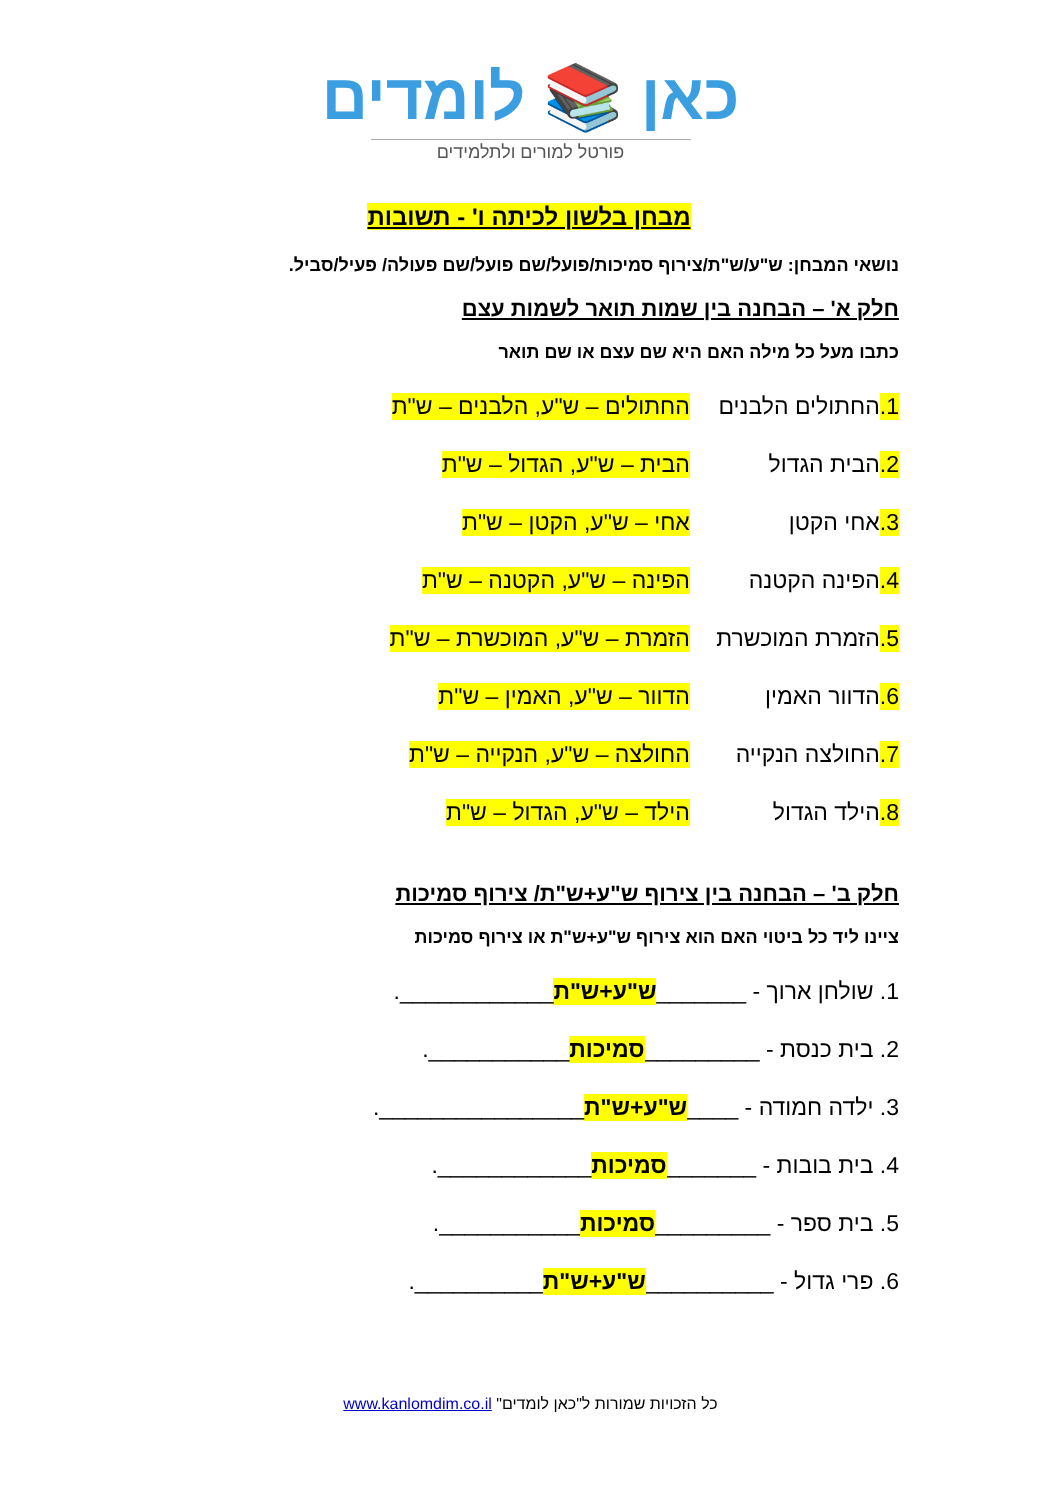כאן 📚 לומדים
פורטל למורים ולתלמידים
מבחן בלשון לכיתה ו' - תשובות
נושאי המבחן: ש"ע/ש"ת/צירוף סמיכות/פועל/שם פועל/שם פעולה/ פעיל/סביל.
חלק א' – הבחנה בין שמות תואר לשמות עצם
כתבו מעל כל מילה האם היא שם עצם או שם תואר
1. החתולים הלבנים החתולים – ש"ע, הלבנים – ש"ת
2. הבית הגדול הבית – ש"ע, הגדול – ש"ת
3. אחי הקטן אחי – ש"ע, הקטן – ש"ת
4. הפינה הקטנה הפינה – ש"ע, הקטנה – ש"ת
5. הזמרת המוכשרת הזמרת – ש"ע, המוכשרת – ש"ת
6. הדוור האמין הדוור – ש"ע, האמין – ש"ת
7. החולצה הנקייה החולצה – ש"ע, הנקייה – ש"ת
8. הילד הגדול הילד – ש"ע, הגדול – ש"ת
חלק ב' – הבחנה בין צירוף ש"ע+ש"ת/ צירוף סמיכות
ציינו ליד כל ביטוי האם הוא צירוף ש"ע+ש"ת או צירוף סמיכות
1. שולחן ארוך - _______ ש"ע+ש"ת ____________.
2. בית כנסת - _________ סמיכות ___________.
3. ילדה חמודה - ____ ש"ע+ש"ת ________________.
4. בית בובות - _______ סמיכות ____________.
5. בית ספר - _________ סמיכות ___________.
6. פרי גדול - __________ ש"ע+ש"ת __________.
כל הזכויות שמורות ל"כאן לומדים" www.kanlomdim.co.il